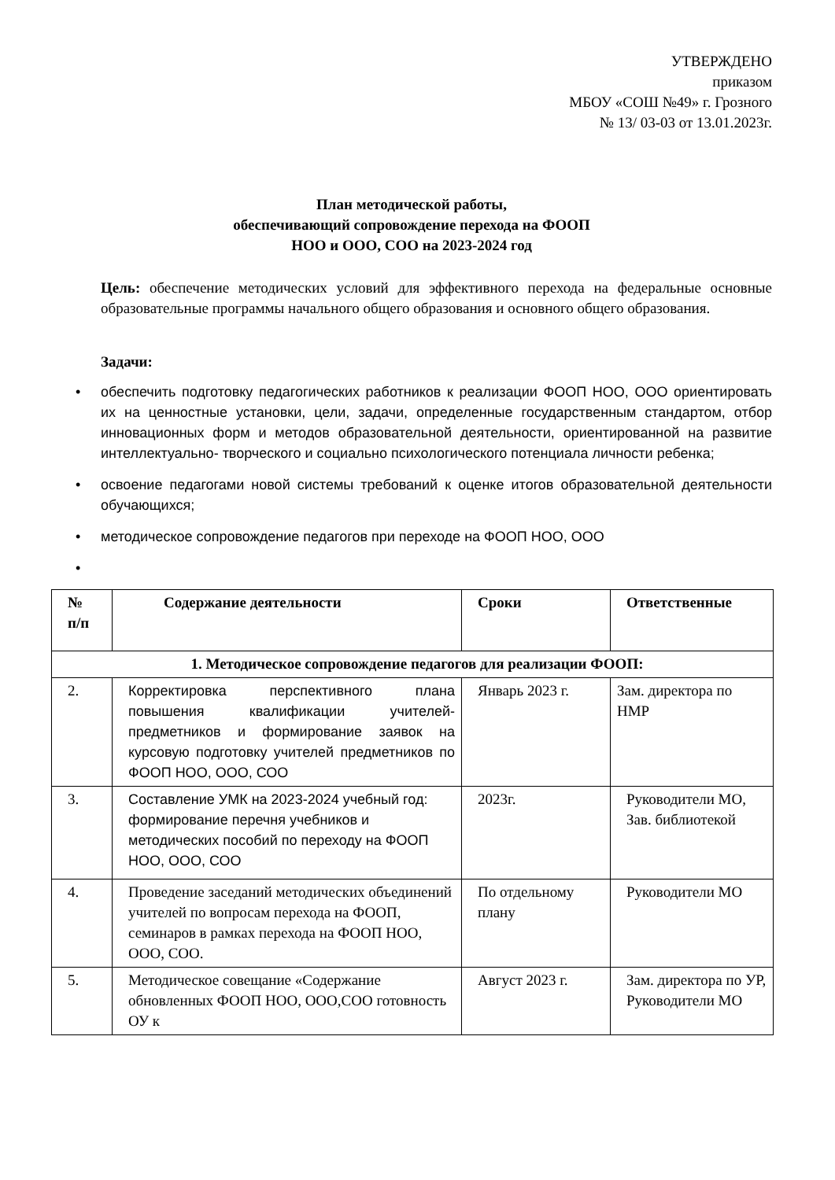УТВЕРЖДЕНО
приказом
МБОУ «СОШ №49» г. Грозного
№ 13/ 03-03 от 13.01.2023г.
План методической работы,
обеспечивающий сопровождение перехода на ФООП
НОО и ООО, СОО на 2023-2024 год
Цель: обеспечение методических условий для эффективного перехода на федеральные основные образовательные программы начального общего образования и основного общего образования.
Задачи:
• обеспечить подготовку педагогических работников к реализации ФООП НОО, ООО ориентировать их на ценностные установки, цели, задачи, определенные государственным стандартом, отбор инновационных форм и методов образовательной деятельности, ориентированной на развитие интеллектуально- творческого и социально психологического потенциала личности ребенка;
• освоение педагогами новой системы требований к оценке итогов образовательной деятельности обучающихся;
• методическое сопровождение педагогов при переходе на ФООП НОО, ООО
•
| № п/п | Содержание деятельности | Сроки | Ответственные |
| --- | --- | --- | --- |
| 1. Методическое сопровождение педагогов для реализации ФООП: | | | |
| 2. | Корректировка перспективного плана повышения квалификации учителей-предметников и формирование заявок на курсовую подготовку учителей предметников по ФООП НОО, ООО, СОО | Январь 2023 г. | Зам. директора по НМР |
| 3. | Составление УМК на 2023-2024 учебный год: формирование перечня учебников и методических пособий по переходу на ФООП НОО, ООО, СОО | 2023г. | Руководители МО, Зав. библиотекой |
| 4. | Проведение заседаний методических объединений учителей по вопросам перехода на ФООП, семинаров в рамках перехода на ФООП НОО, ООО, СОО. | По отдельному плану | Руководители МО |
| 5. | Методическое совещание «Содержание обновленных ФООП НОО, ООО,СОО готовность ОУ к | Август 2023 г. | Зам. директора по УР, Руководители МО |